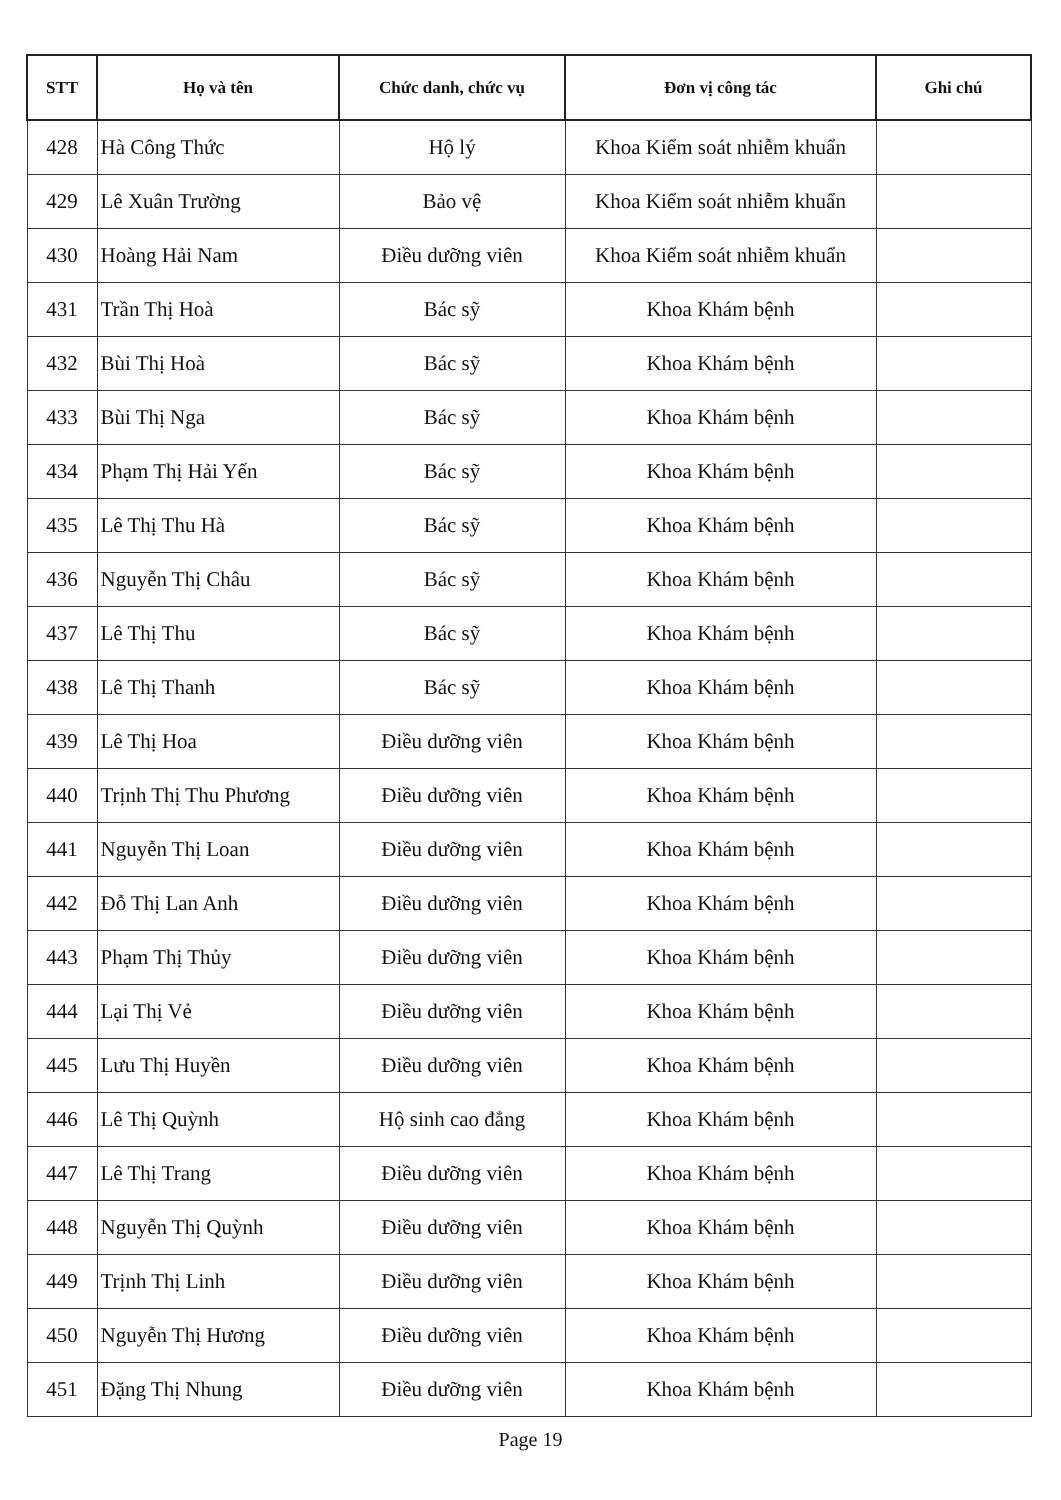| STT | Họ và tên | Chức danh, chức vụ | Đơn vị công tác | Ghi chú |
| --- | --- | --- | --- | --- |
| 428 | Hà Công Thức | Hộ lý | Khoa Kiểm soát nhiễm khuẩn | |
| 429 | Lê Xuân Trường | Bảo vệ | Khoa Kiểm soát nhiễm khuẩn | |
| 430 | Hoàng Hải Nam | Điều dưỡng viên | Khoa Kiểm soát nhiễm khuẩn | |
| 431 | Trần Thị Hoà | Bác sỹ | Khoa Khám bệnh | |
| 432 | Bùi Thị Hoà | Bác sỹ | Khoa Khám bệnh | |
| 433 | Bùi Thị Nga | Bác sỹ | Khoa Khám bệnh | |
| 434 | Phạm Thị Hải Yến | Bác sỹ | Khoa Khám bệnh | |
| 435 | Lê Thị Thu Hà | Bác sỹ | Khoa Khám bệnh | |
| 436 | Nguyễn Thị Châu | Bác sỹ | Khoa Khám bệnh | |
| 437 | Lê Thị Thu | Bác sỹ | Khoa Khám bệnh | |
| 438 | Lê Thị Thanh | Bác sỹ | Khoa Khám bệnh | |
| 439 | Lê Thị Hoa | Điều dưỡng viên | Khoa Khám bệnh | |
| 440 | Trịnh Thị Thu Phương | Điều dưỡng viên | Khoa Khám bệnh | |
| 441 | Nguyễn Thị Loan | Điều dưỡng viên | Khoa Khám bệnh | |
| 442 | Đỗ Thị Lan Anh | Điều dưỡng viên | Khoa Khám bệnh | |
| 443 | Phạm Thị Thủy | Điều dưỡng viên | Khoa Khám bệnh | |
| 444 | Lại Thị Vẻ | Điều dưỡng viên | Khoa Khám bệnh | |
| 445 | Lưu Thị Huyền | Điều dưỡng viên | Khoa Khám bệnh | |
| 446 | Lê Thị Quỳnh | Hộ sinh cao đẳng | Khoa Khám bệnh | |
| 447 | Lê Thị Trang | Điều dưỡng viên | Khoa Khám bệnh | |
| 448 | Nguyễn Thị Quỳnh | Điều dưỡng viên | Khoa Khám bệnh | |
| 449 | Trịnh Thị Linh | Điều dưỡng viên | Khoa Khám bệnh | |
| 450 | Nguyễn Thị Hương | Điều dưỡng viên | Khoa Khám bệnh | |
| 451 | Đặng Thị Nhung | Điều dưỡng viên | Khoa Khám bệnh | |
Page 19